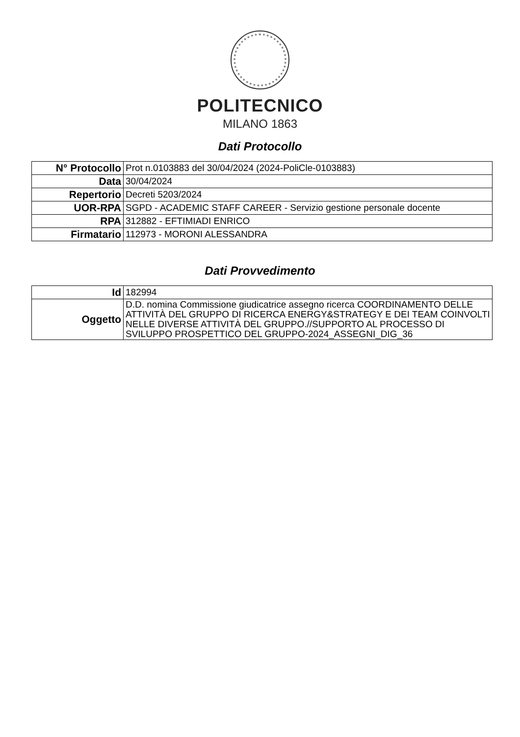POLITECNICO
MILANO 1863
Dati Protocollo
| N° Protocollo | Prot n.0103883 del 30/04/2024 (2024-PoliCle-0103883) |
| Data | 30/04/2024 |
| Repertorio | Decreti 5203/2024 |
| UOR-RPA | SGPD - ACADEMIC STAFF CAREER - Servizio gestione personale docente |
| RPA | 312882 - EFTIMIADI ENRICO |
| Firmatario | 112973 - MORONI ALESSANDRA |
Dati Provvedimento
| Id | 182994 |
| Oggetto | D.D. nomina Commissione giudicatrice assegno ricerca COORDINAMENTO DELLE ATTIVITÀ DEL GRUPPO DI RICERCA ENERGY&STRATEGY E DEI TEAM COINVOLTI NELLE DIVERSE ATTIVITÀ DEL GRUPPO.//SUPPORTO AL PROCESSO DI SVILUPPO PROSPETTICO DEL GRUPPO-2024_ASSEGNI_DIG_36 |